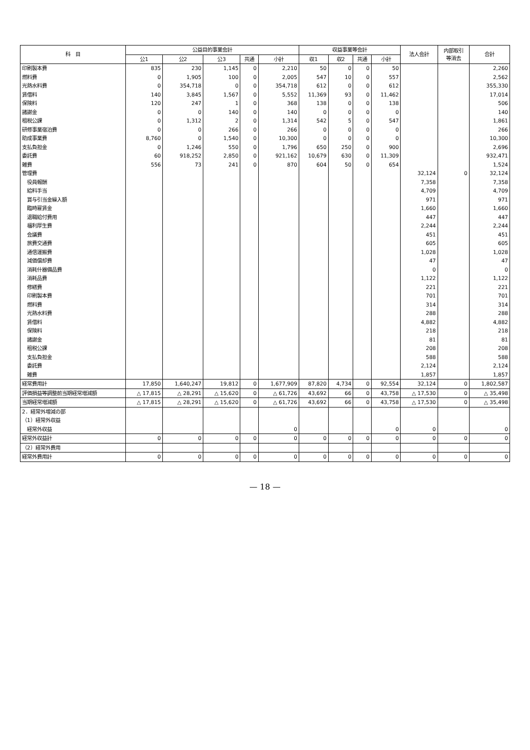| 科 目 | 公益目的事業会計 | | | | | 収益事業等会計 | | | | 法人会計 | 内部取引 等消去 | 合計 |
| --- | --- | --- | --- | --- | --- | --- | --- | --- | --- | --- | --- | --- |
| | 公1 | 公2 | 公3 | 共通 | 小計 | 収1 | 収2 | 共通 | 小計 | | | |
| 印刷製本費 | 835 | 230 | 1,145 | 0 | 2,210 | 50 | 0 | 0 | 50 | | | 2,260 |
| 燃料費 | 0 | 1,905 | 100 | 0 | 2,005 | 547 | 10 | 0 | 557 | | | 2,562 |
| 光熱水料費 | 0 | 354,718 | 0 | 0 | 354,718 | 612 | 0 | 0 | 612 | | | 355,330 |
| 賃借料 | 140 | 3,845 | 1,567 | 0 | 5,552 | 11,369 | 93 | 0 | 11,462 | | | 17,014 |
| 保険料 | 120 | 247 | 1 | 0 | 368 | 138 | 0 | 0 | 138 | | | 506 |
| 諸謝金 | 0 | 0 | 140 | 0 | 140 | 0 | 0 | 0 | 0 | | | 140 |
| 租税公課 | 0 | 1,312 | 2 | 0 | 1,314 | 542 | 5 | 0 | 547 | | | 1,861 |
| 研修事業宿泊費 | 0 | 0 | 266 | 0 | 266 | 0 | 0 | 0 | 0 | | | 266 |
| 助成事業費 | 8,760 | 0 | 1,540 | 0 | 10,300 | 0 | 0 | 0 | 0 | | | 10,300 |
| 支払負担金 | 0 | 1,246 | 550 | 0 | 1,796 | 650 | 250 | 0 | 900 | | | 2,696 |
| 委託費 | 60 | 918,252 | 2,850 | 0 | 921,162 | 10,679 | 630 | 0 | 11,309 | | | 932,471 |
| 雑費 | 556 | 73 | 241 | 0 | 870 | 604 | 50 | 0 | 654 | | | 1,524 |
| 管理費 | | | | | | | | | | 32,124 | 0 | 32,124 |
| 役員報酬 | | | | | | | | | | 7,358 | | 7,358 |
| 給料手当 | | | | | | | | | | 4,709 | | 4,709 |
| 賞与引当金繰入額 | | | | | | | | | | 971 | | 971 |
| 臨時雇賃金 | | | | | | | | | | 1,660 | | 1,660 |
| 退職給付費用 | | | | | | | | | | 447 | | 447 |
| 福利厚生費 | | | | | | | | | | 2,244 | | 2,244 |
| 会議費 | | | | | | | | | | 451 | | 451 |
| 旅費交通費 | | | | | | | | | | 605 | | 605 |
| 通信運搬費 | | | | | | | | | | 1,028 | | 1,028 |
| 減価償却費 | | | | | | | | | | 47 | | 47 |
| 消耗什器備品費 | | | | | | | | | | 0 | | 0 |
| 消耗品費 | | | | | | | | | | 1,122 | | 1,122 |
| 修繕費 | | | | | | | | | | 221 | | 221 |
| 印刷製本費 | | | | | | | | | | 701 | | 701 |
| 燃料費 | | | | | | | | | | 314 | | 314 |
| 光熱水料費 | | | | | | | | | | 288 | | 288 |
| 賃借料 | | | | | | | | | | 4,882 | | 4,882 |
| 保険料 | | | | | | | | | | 218 | | 218 |
| 諸謝金 | | | | | | | | | | 81 | | 81 |
| 租税公課 | | | | | | | | | | 208 | | 208 |
| 支払負担金 | | | | | | | | | | 588 | | 588 |
| 委託費 | | | | | | | | | | 2,124 | | 2,124 |
| 雑費 | | | | | | | | | | 1,857 | | 1,857 |
| 経常費用計 | 17,850 | 1,640,247 | 19,812 | 0 | 1,677,909 | 87,820 | 4,734 | 0 | 92,554 | 32,124 | 0 | 1,802,587 |
| 評価損益等調整前当期経常増減額 | △ 17,815 | △ 28,291 | △ 15,620 | 0 | △ 61,726 | 43,692 | 66 | 0 | 43,758 | △ 17,530 | 0 | △ 35,498 |
| 当期経常増減額 | △ 17,815 | △ 28,291 | △ 15,620 | 0 | △ 61,726 | 43,692 | 66 | 0 | 43,758 | △ 17,530 | 0 | △ 35,498 |
| 2．経常外増減の部 | | | | | | | | | | | | |
| （1）経常外収益 | | | | | | | | | | | | |
| 経常外収益 | | | | | 0 | | | | 0 | 0 | | 0 |
| 経常外収益計 | 0 | 0 | 0 | 0 | 0 | 0 | 0 | 0 | 0 | 0 | 0 | 0 |
| （2）経常外費用 | | | | | | | | | | | | |
| 経常外費用計 | 0 | 0 | 0 | 0 | 0 | 0 | 0 | 0 | 0 | 0 | 0 | 0 |
— 18 —